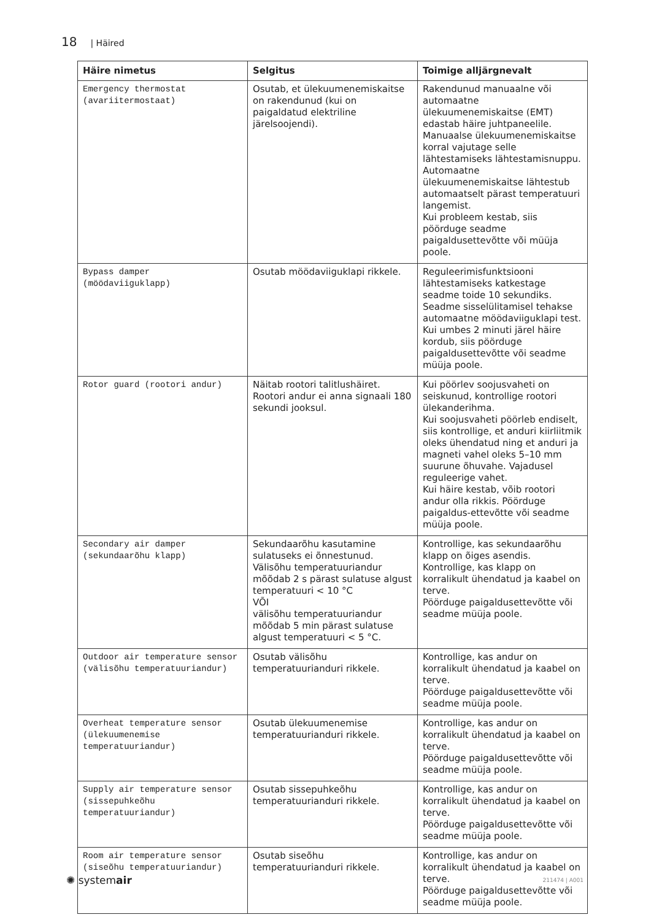18 | Häired
| Häire nimetus | Selgitus | Toimige alljärgnevalt |
| --- | --- | --- |
| Emergency thermostat (avariitermostaat) | Osutab, et ülekuumenemiskaitse on rakendunud (kui on paigaldatud elektriline järelsoojendi). | Rakendunud manuaalne või automaatne ülekuumenemiskaitse (EMT) edastab häire juhtpaneelile. Manuaalse ülekuumenemiskaitse korral vajutage selle lähtestamiseks lähtestamisnuppu. Automaatne ülekuumenemiskaitse lähtestub automaatselt pärast temperatuuri langemist. Kui probleem kestab, siis pöörduge seadme paigaldusettevõtte või müüja poole. |
| Bypass damper (möödaviiguklapp) | Osutab möödaviiguklapi rikkele. | Reguleerimisfunktsiooni lähtestamiseks katkestage seadme toide 10 sekundiks. Seadme sisselülitamisel tehakse automaatne möödaviiguklapi test. Kui umbes 2 minuti järel häire kordub, siis pöörduge paigaldusettevõtte või seadme müüja poole. |
| Rotor guard (rootori andur) | Näitab rootori talitlushäiret. Rootori andur ei anna signaali 180 sekundi jooksul. | Kui pöörlev soojusvaheti on seiskunud, kontrollige rootori ülekanderihma. Kui soojusvaheti pöörleb endiselt, siis kontrollige, et anduri kiirliitmik oleks ühendatud ning et anduri ja magneti vahel oleks 5–10 mm suurune õhuvahe. Vajadusel reguleerige vahet. Kui häire kestab, võib rootori andur olla rikkis. Pöörduge paigaldus-ettevõtte või seadme müüja poole. |
| Secondary air damper (sekundaarõhu klapp) | Sekundaarõhu kasutamine sulatuseks ei õnnestunud. Välisõhu temperatuuriandur mõõdab 2 s pärast sulatuse algust temperatuuri < 10 °C VÕI välisõhu temperatuuriandur mõõdab 5 min pärast sulatuse algust temperatuuri < 5 °C. | Kontrollige, kas sekundaarõhu klapp on õiges asendis. Kontrollige, kas klapp on korralikult ühendatud ja kaabel on terve. Pöörduge paigaldusettevõtte või seadme müüja poole. |
| Outdoor air temperature sensor (välisõhu temperatuuriandur) | Osutab välisõhu temperatuurianduri rikkele. | Kontrollige, kas andur on korralikult ühendatud ja kaabel on terve. Pöörduge paigaldusettevõtte või seadme müüja poole. |
| Overheat temperature sensor (ülekuumenemise temperatuuriandur) | Osutab ülekuumenemise temperatuurianduri rikkele. | Kontrollige, kas andur on korralikult ühendatud ja kaabel on terve. Pöörduge paigaldusettevõtte või seadme müüja poole. |
| Supply air temperature sensor (sissepuhkeõhu temperatuuriandur) | Osutab sissepuhkeõhu temperatuurianduri rikkele. | Kontrollige, kas andur on korralikult ühendatud ja kaabel on terve. Pöörduge paigaldusettevõtte või seadme müüja poole. |
| Room air temperature sensor (siseõhu temperatuuriandur) | Osutab siseõhu temperatuurianduri rikkele. | Kontrollige, kas andur on korralikult ühendatud ja kaabel on terve. Pöörduge paigaldusettevõtte või seadme müüja poole. |
✺ systemair 211474 | A001